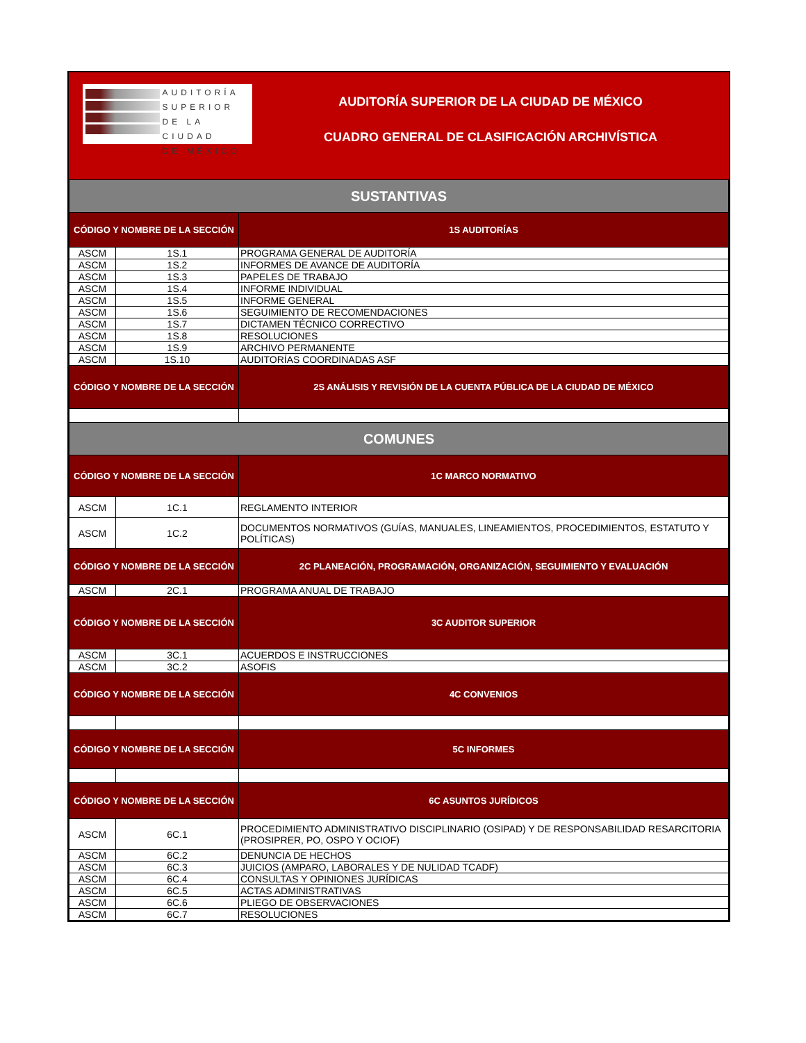AUDITORÍA
SUPERIOR
DE LA CIUDAD
DE MÉXICO
AUDITORÍA SUPERIOR DE LA CIUDAD DE MÉXICO
CUADRO GENERAL DE CLASIFICACIÓN ARCHIVÍSTICA
| SUSTANTIVAS | | |
| CÓDIGO Y NOMBRE DE LA SECCIÓN | | 1S AUDITORÍAS |
| ASCM | 1S.1 | PROGRAMA GENERAL DE AUDITORÍA |
| ASCM | 1S.2 | INFORMES DE AVANCE DE AUDITORÍA |
| ASCM | 1S.3 | PAPELES DE TRABAJO |
| ASCM | 1S.4 | INFORME INDIVIDUAL |
| ASCM | 1S.5 | INFORME GENERAL |
| ASCM | 1S.6 | SEGUIMIENTO DE RECOMENDACIONES |
| ASCM | 1S.7 | DICTAMEN TÉCNICO CORRECTIVO |
| ASCM | 1S.8 | RESOLUCIONES |
| ASCM | 1S.9 | ARCHIVO PERMANENTE |
| ASCM | 1S.10 | AUDITORÍAS COORDINADAS ASF |
| CÓDIGO Y NOMBRE DE LA SECCIÓN | | 2S ANÁLISIS Y REVISIÓN DE LA CUENTA PÚBLICA DE LA CIUDAD DE MÉXICO |
| COMUNES | | |
| CÓDIGO Y NOMBRE DE LA SECCIÓN | | 1C MARCO NORMATIVO |
| ASCM | 1C.1 | REGLAMENTO INTERIOR |
| ASCM | 1C.2 | DOCUMENTOS NORMATIVOS (GUÍAS, MANUALES, LINEAMIENTOS, PROCEDIMIENTOS, ESTATUTO Y POLÍTICAS) |
| CÓDIGO Y NOMBRE DE LA SECCIÓN | | 2C PLANEACIÓN, PROGRAMACIÓN, ORGANIZACIÓN, SEGUIMIENTO Y EVALUACIÓN |
| ASCM | 2C.1 | PROGRAMA ANUAL DE TRABAJO |
| CÓDIGO Y NOMBRE DE LA SECCIÓN | | 3C AUDITOR SUPERIOR |
| ASCM | 3C.1 | ACUERDOS E INSTRUCCIONES |
| ASCM | 3C.2 | ASOFIS |
| CÓDIGO Y NOMBRE DE LA SECCIÓN | | 4C CONVENIOS |
| CÓDIGO Y NOMBRE DE LA SECCIÓN | | 5C INFORMES |
| CÓDIGO Y NOMBRE DE LA SECCIÓN | | 6C ASUNTOS JURÍDICOS |
| ASCM | 6C.1 | PROCEDIMIENTO ADMINISTRATIVO DISCIPLINARIO (OSIPAD) Y DE RESPONSABILIDAD RESARCITORIA (PROSIPRER, PO, OSPO Y OCIOF) |
| ASCM | 6C.2 | DENUNCIA DE HECHOS |
| ASCM | 6C.3 | JUICIOS (AMPARO, LABORALES Y DE NULIDAD TCADF) |
| ASCM | 6C.4 | CONSULTAS Y OPINIONES JURÍDICAS |
| ASCM | 6C.5 | ACTAS ADMINISTRATIVAS |
| ASCM | 6C.6 | PLIEGO DE OBSERVACIONES |
| ASCM | 6C.7 | RESOLUCIONES |